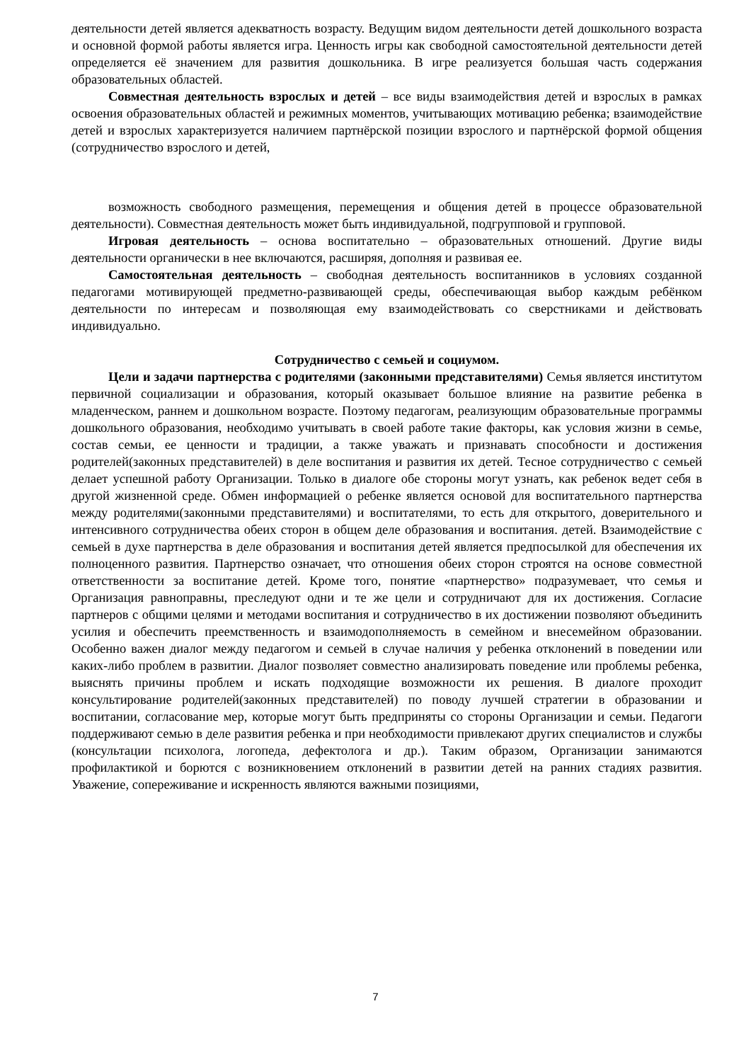деятельности детей является адекватность возрасту. Ведущим видом деятельности детей дошкольного возраста и основной формой работы является игра. Ценность игры как свободной самостоятельной деятельности детей определяется её значением для развития дошкольника. В игре реализуется большая часть содержания образовательных областей.
Совместная деятельность взрослых и детей – все виды взаимодействия детей и взрослых в рамках освоения образовательных областей и режимных моментов, учитывающих мотивацию ребенка; взаимодействие детей и взрослых характеризуется наличием партнёрской позиции взрослого и партнёрской формой общения (сотрудничество взрослого и детей,
возможность свободного размещения, перемещения и общения детей в процессе образовательной деятельности). Совместная деятельность может быть индивидуальной, подгрупповой и групповой.
Игровая деятельность – основа воспитательно – образовательных отношений. Другие виды деятельности органически в нее включаются, расширяя, дополняя и развивая ее.
Самостоятельная деятельность – свободная деятельность воспитанников в условиях созданной педагогами мотивирующей предметно-развивающей среды, обеспечивающая выбор каждым ребёнком деятельности по интересам и позволяющая ему взаимодействовать со сверстниками и действовать индивидуально.
Сотрудничество с семьей и социумом.
Цели и задачи партнерства с родителями (законными представителями) Семья является институтом первичной социализации и образования, который оказывает большое влияние на развитие ребенка в младенческом, раннем и дошкольном возрасте. Поэтому педагогам, реализующим образовательные программы дошкольного образования, необходимо учитывать в своей работе такие факторы, как условия жизни в семье, состав семьи, ее ценности и традиции, а также уважать и признавать способности и достижения родителей(законных представителей) в деле воспитания и развития их детей. Тесное сотрудничество с семьей делает успешной работу Организации. Только в диалоге обе стороны могут узнать, как ребенок ведет себя в другой жизненной среде. Обмен информацией о ребенке является основой для воспитательного партнерства между родителями(законными представителями) и воспитателями, то есть для открытого, доверительного и интенсивного сотрудничества обеих сторон в общем деле образования и воспитания. детей. Взаимодействие с семьей в духе партнерства в деле образования и воспитания детей является предпосылкой для обеспечения их полноценного развития. Партнерство означает, что отношения обеих сторон строятся на основе совместной ответственности за воспитание детей. Кроме того, понятие «партнерство» подразумевает, что семья и Организация равноправны, преследуют одни и те же цели и сотрудничают для их достижения. Согласие партнеров с общими целями и методами воспитания и сотрудничество в их достижении позволяют объединить усилия и обеспечить преемственность и взаимодополняемость в семейном и внесемейном образовании. Особенно важен диалог между педагогом и семьей в случае наличия у ребенка отклонений в поведении или каких-либо проблем в развитии. Диалог позволяет совместно анализировать поведение или проблемы ребенка, выяснять причины проблем и искать подходящие возможности их решения. В диалоге проходит консультирование родителей(законных представителей) по поводу лучшей стратегии в образовании и воспитании, согласование мер, которые могут быть предприняты со стороны Организации и семьи. Педагоги поддерживают семью в деле развития ребенка и при необходимости привлекают других специалистов и службы (консультации психолога, логопеда, дефектолога и др.). Таким образом, Организации занимаются профилактикой и борются с возникновением отклонений в развитии детей на ранних стадиях развития. Уважение, сопереживание и искренность являются важными позициями,
7